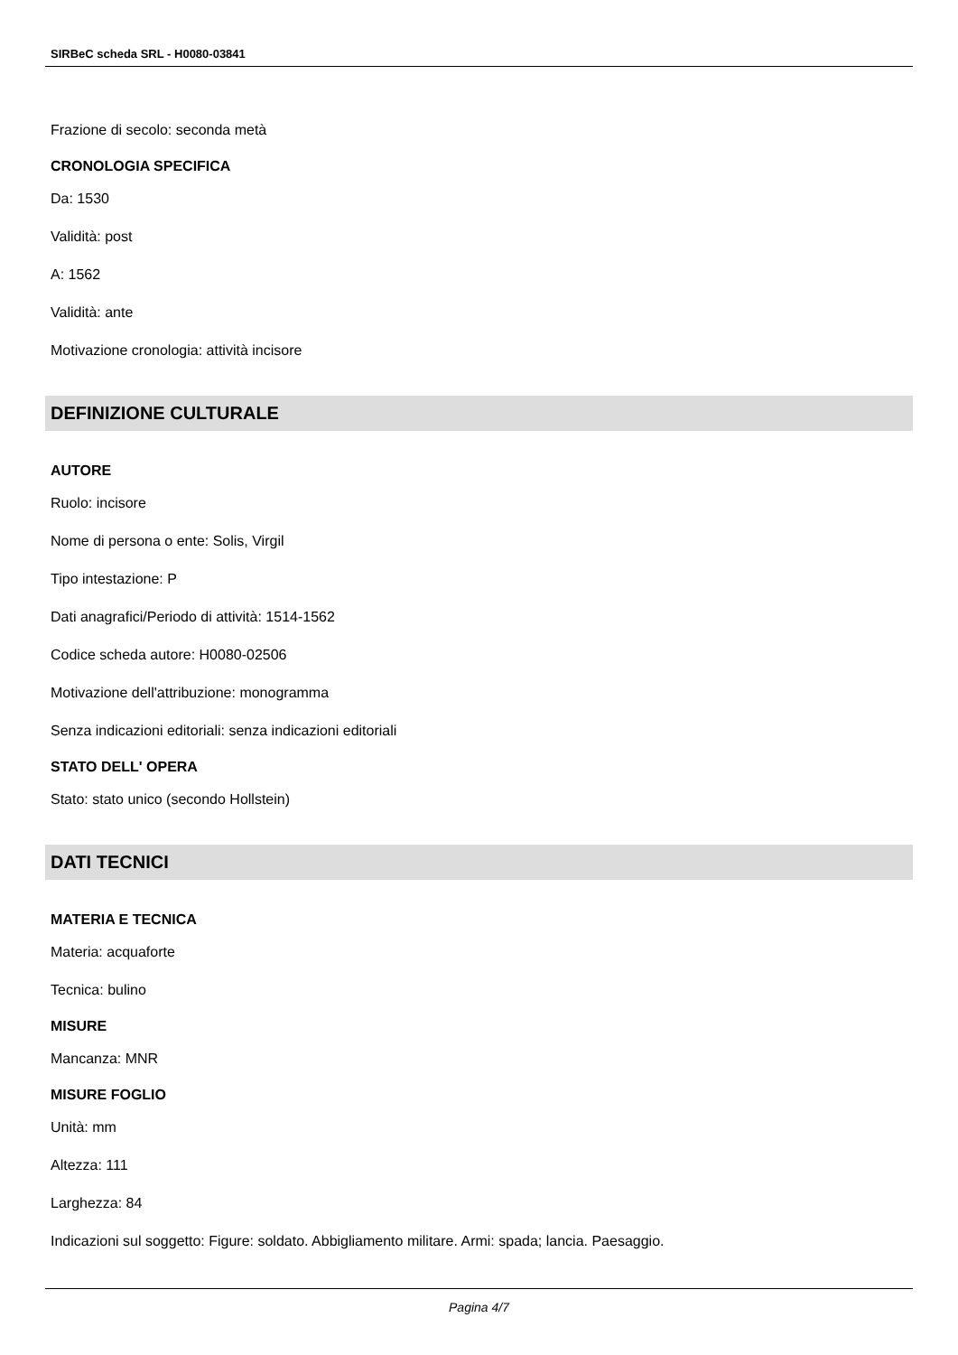SIRBeC scheda SRL - H0080-03841
Frazione di secolo: seconda metà
CRONOLOGIA SPECIFICA
Da: 1530
Validità: post
A: 1562
Validità: ante
Motivazione cronologia: attività incisore
DEFINIZIONE CULTURALE
AUTORE
Ruolo: incisore
Nome di persona o ente: Solis, Virgil
Tipo intestazione: P
Dati anagrafici/Periodo di attività: 1514-1562
Codice scheda autore: H0080-02506
Motivazione dell'attribuzione: monogramma
Senza indicazioni editoriali: senza indicazioni editoriali
STATO DELL' OPERA
Stato: stato unico (secondo Hollstein)
DATI TECNICI
MATERIA E TECNICA
Materia: acquaforte
Tecnica: bulino
MISURE
Mancanza: MNR
MISURE FOGLIO
Unità: mm
Altezza: 111
Larghezza: 84
Indicazioni sul soggetto: Figure: soldato. Abbigliamento militare. Armi: spada; lancia. Paesaggio.
Pagina 4/7